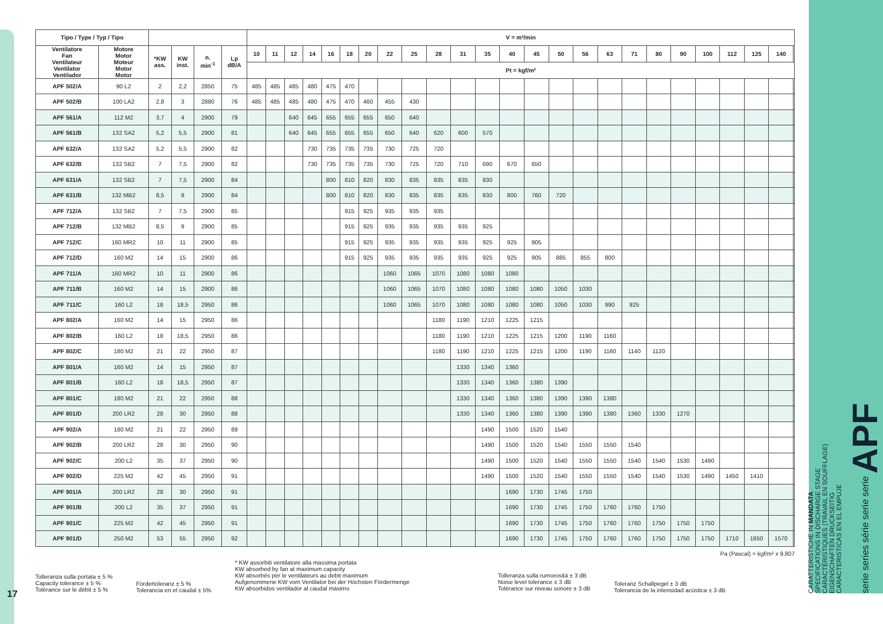17
CARATTERISTICHE IN MANDATA
SPECIFICATIONS IN DISCHARGE STAGE
CARACTÉRISTIQUES (TRAVAIL EN SOUFFLAGE)
EIGENSCHAFTEN DRUCKSEITIG
CARACTERISTICAS EN EL EMPUJE
serie series série serie serie APF
| Tipo / Type / Typ / Tipo | | | | | | V = m³/min | | | | | | | | | | | | | | | | | | | | | | | | |
| --- | --- | --- | --- | --- | --- | --- | --- | --- | --- | --- | --- | --- | --- | --- | --- | --- | --- | --- | --- | --- | --- | --- | --- | --- | --- | --- | --- | --- | --- | --- |
| Ventilatore Fan Ventilateur Ventilator Ventilador | Motore Motor Moteur Motor Motor | *KW ass. | KW inst. | n. min<sup>-1</sup> | Lp dB/A | 10 | 11 | 12 | 14 | 16 | 18 | 20 | 22 | 25 | 28 | 31 | 35 | 40 | 45 | 50 | 56 | 63 | 71 | 80 | 90 | 100 | 112 | 125 | 140 | |
| | | | | | | Pt = kgf/m² | | | | | | | | | | | | | | | | | | | | | | | | |
| APF 502/A | 90 L2 | 2 | 2,2 | 2850 | 75 | 485 | 485 | 485 | 480 | 475 | 470 | | | | | | | | | | | | | | | | | | | |
| APF 502/B | 100 LA2 | 2,8 | 3 | 2880 | 76 | 485 | 485 | 485 | 480 | 475 | 470 | 460 | 455 | 430 | | | | | | | | | | | | | | | | |
| APF 561/A | 112 M2 | 3,7 | 4 | 2900 | 79 | | | 640 | 645 | 655 | 655 | 655 | 650 | 640 | | | | | | | | | | | | | | | | |
| APF 561/B | 132 SA2 | 5,2 | 5,5 | 2900 | 81 | | | 640 | 645 | 655 | 655 | 655 | 650 | 640 | 620 | 600 | 570 | | | | | | | | | | | | | |
| APF 632/A | 132 SA2 | 5,2 | 5,5 | 2900 | 82 | | | | 730 | 735 | 735 | 735 | 730 | 725 | 720 | | | | | | | | | | | | | | | |
| APF 632/B | 132 SB2 | 7 | 7,5 | 2900 | 82 | | | | 730 | 735 | 735 | 735 | 730 | 725 | 720 | 710 | 690 | 670 | 650 | | | | | | | | | | | |
| APF 631/A | 132 SB2 | 7 | 7,5 | 2900 | 84 | | | | | 800 | 810 | 820 | 830 | 835 | 835 | 835 | 830 | | | | | | | | | | | | | |
| APF 631/B | 132 MB2 | 8,5 | 9 | 2900 | 84 | | | | | 800 | 810 | 820 | 830 | 835 | 835 | 835 | 830 | 800 | 760 | 720 | | | | | | | | | | |
| APF 712/A | 132 SB2 | 7 | 7,5 | 2900 | 85 | | | | | | 915 | 925 | 935 | 935 | 935 | | | | | | | | | | | | | | | |
| APF 712/B | 132 MB2 | 8,5 | 9 | 2900 | 85 | | | | | | 915 | 925 | 935 | 935 | 935 | 935 | 925 | | | | | | | | | | | | | |
| APF 712/C | 160 MR2 | 10 | 11 | 2900 | 85 | | | | | | 915 | 925 | 935 | 935 | 935 | 935 | 925 | 925 | 905 | | | | | | | | | | | |
| APF 712/D | 160 M2 | 14 | 15 | 2900 | 86 | | | | | | 915 | 925 | 935 | 935 | 935 | 935 | 925 | 925 | 905 | 885 | 855 | 800 | | | | | | | | |
| APF 711/A | 160 MR2 | 10 | 11 | 2900 | 86 | | | | | | | | 1060 | 1065 | 1070 | 1080 | 1080 | 1080 | | | | | | | | | | | | |
| APF 711/B | 160 M2 | 14 | 15 | 2900 | 86 | | | | | | | | 1060 | 1065 | 1070 | 1080 | 1080 | 1080 | 1080 | 1050 | 1030 | | | | | | | | | |
| APF 711/C | 160 L2 | 18 | 18,5 | 2950 | 86 | | | | | | | | 1060 | 1065 | 1070 | 1080 | 1080 | 1080 | 1080 | 1050 | 1030 | 990 | 925 | | | | | | | |
| APF 802/A | 160 M2 | 14 | 15 | 2950 | 86 | | | | | | | | | | 1180 | 1190 | 1210 | 1225 | 1215 | | | | | | | | | | | |
| APF 802/B | 160 L2 | 18 | 18,5 | 2950 | 86 | | | | | | | | | | 1180 | 1190 | 1210 | 1225 | 1215 | 1200 | 1190 | 1160 | | | | | | | | |
| APF 802/C | 180 M2 | 21 | 22 | 2950 | 87 | | | | | | | | | | 1180 | 1190 | 1210 | 1225 | 1215 | 1200 | 1190 | 1160 | 1140 | 1120 | | | | | | |
| APF 801/A | 160 M2 | 14 | 15 | 2950 | 87 | | | | | | | | | | | 1330 | 1340 | 1360 | | | | | | | | | | | | |
| APF 801/B | 160 L2 | 18 | 18,5 | 2950 | 87 | | | | | | | | | | | 1330 | 1340 | 1360 | 1380 | 1390 | | | | | | | | | | |
| APF 801/C | 180 M2 | 21 | 22 | 2950 | 88 | | | | | | | | | | | 1330 | 1340 | 1360 | 1380 | 1390 | 1390 | 1380 | | | | | | | | |
| APF 801/D | 200 LR2 | 28 | 30 | 2950 | 88 | | | | | | | | | | | 1330 | 1340 | 1360 | 1380 | 1390 | 1390 | 1380 | 1360 | 1330 | 1270 | | | | | |
| APF 902/A | 180 M2 | 21 | 22 | 2950 | 89 | | | | | | | | | | | | 1490 | 1500 | 1520 | 1540 | | | | | | | | | | |
| APF 902/B | 200 LR2 | 28 | 30 | 2950 | 90 | | | | | | | | | | | | 1490 | 1500 | 1520 | 1540 | 1550 | 1550 | 1540 | | | | | | | |
| APF 902/C | 200 L2 | 35 | 37 | 2950 | 90 | | | | | | | | | | | | 1490 | 1500 | 1520 | 1540 | 1550 | 1550 | 1540 | 1540 | 1530 | 1490 | | | | |
| APF 902/D | 225 M2 | 42 | 45 | 2950 | 91 | | | | | | | | | | | | 1490 | 1500 | 1520 | 1540 | 1550 | 1550 | 1540 | 1540 | 1530 | 1490 | 1450 | 1410 | | |
| APF 901/A | 200 LR2 | 28 | 30 | 2950 | 91 | | | | | | | | | | | | | 1690 | 1730 | 1745 | 1750 | | | | | | | | | |
| APF 901/B | 200 L2 | 35 | 37 | 2950 | 91 | | | | | | | | | | | | | 1690 | 1730 | 1745 | 1750 | 1760 | 1760 | 1750 | | | | | | |
| APF 901/C | 225 M2 | 42 | 45 | 2950 | 91 | | | | | | | | | | | | | 1690 | 1730 | 1745 | 1750 | 1760 | 1760 | 1750 | 1750 | 1750 | | | | |
| APF 901/D | 250 M2 | 53 | 55 | 2950 | 92 | | | | | | | | | | | | | 1690 | 1730 | 1745 | 1750 | 1760 | 1760 | 1750 | 1750 | 1750 | 1710 | 1650 | 1570 | |
Pa (Pascal) = kgf/m² x 9,807
Tolleranza sulla portata ± 5 %
Capacity tolerance ± 5 %
Tolèrance sur le débit ± 5 %
Fördertoleranz ± 5 %
Tolerancia en el caudal ± 5%
* KW assorbiti ventilatore alla massima portata
KW absorbed by fan at maximum capacity
KW absorbès per le ventilateurs au debit maximum
Aufgenommene KW vom Ventilator bei der Höchsten Fördermenge
KW absorbidos ventilador al caudal máximo
Tolleranza sulla rumorosità ± 3 dB
Noise level tolerance ± 3 dB
Tolérance sur niveau sonore ± 3 dB
Toleranz Schallpegel ± 3 dB
Tolerancia de la intensidad acústica ± 3 dB